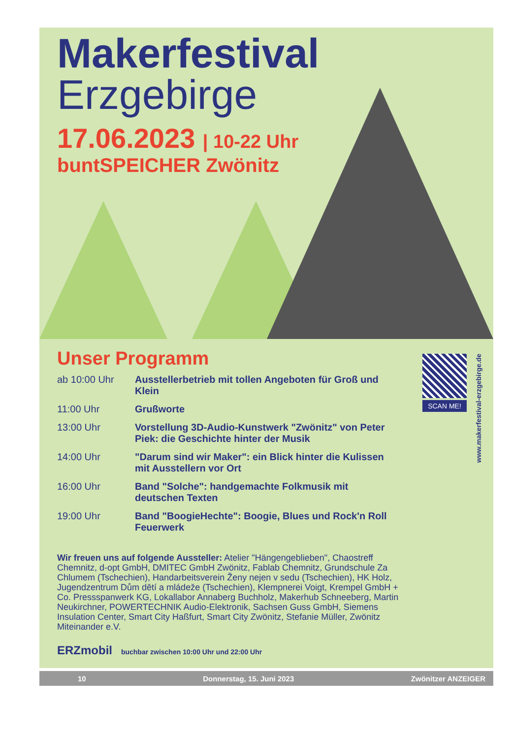Makerfestival
Erzgebirge
17.06.2023 | 10-22 Uhr
buntSPEICHER Zwönitz
Unser Programm
ab 10:00 Uhr Ausstellerbetrieb mit tollen Angeboten für Groß und Klein
11:00 Uhr Grußworte
13:00 Uhr Vorstellung 3D-Audio-Kunstwerk "Zwönitz" von Peter Piek: die Geschichte hinter der Musik
14:00 Uhr "Darum sind wir Maker": ein Blick hinter die Kulissen mit Ausstellern vor Ort
16:00 Uhr Band "Solche": handgemachte Folkmusik mit deutschen Texten
19:00 Uhr Band "BoogieHechte": Boogie, Blues und Rock'n Roll Feuerwerk
SCAN ME!
www.makerfestival-erzgebirge.de
Wir freuen uns auf folgende Aussteller: Atelier "Hängengeblieben", Chaostreff Chemnitz, d-opt GmbH, DMITEC GmbH Zwönitz, Fablab Chemnitz, Grundschule Za Chlumem (Tschechien), Handarbeitsverein Ženy nejen v sedu (Tschechien), HK Holz, Jugendzentrum Dům dětí a mládeže (Tschechien), Klempnerei Voigt, Krempel GmbH + Co. Pressspanwerk KG, Lokallabor Annaberg Buchholz, Makerhub Schneeberg, Martin Neukirchner, POWERTECHNIK Audio-Elektronik, Sachsen Guss GmbH, Siemens Insulation Center, Smart City Haßfurt, Smart City Zwönitz, Stefanie Müller, Zwönitz Miteinander e.V.
ERZmobil buchbar zwischen 10:00 Uhr und 22:00 Uhr
10 Donnerstag, 15. Juni 2023 Zwönitzer ANZEIGER